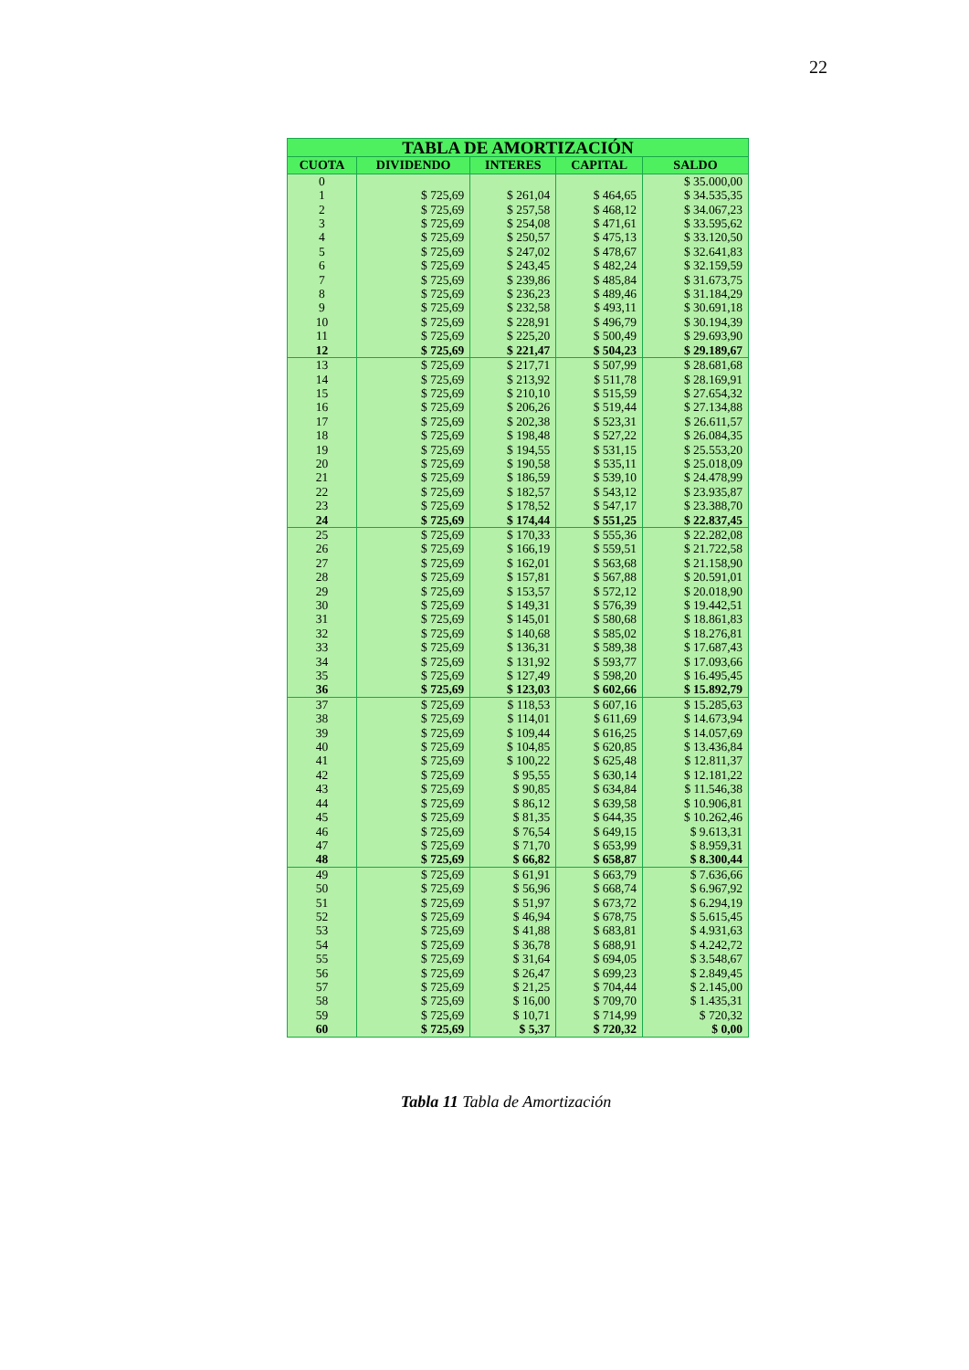22
| TABLA DE AMORTIZACIÓN | | | | |
| --- | --- | --- | --- | --- |
| CUOTA | DIVIDENDO | INTERES | CAPITAL | SALDO |
| 0 | | | | $ 35.000,00 |
| 1 | $ 725,69 | $ 261,04 | $ 464,65 | $ 34.535,35 |
| 2 | $ 725,69 | $ 257,58 | $ 468,12 | $ 34.067,23 |
| 3 | $ 725,69 | $ 254,08 | $ 471,61 | $ 33.595,62 |
| 4 | $ 725,69 | $ 250,57 | $ 475,13 | $ 33.120,50 |
| 5 | $ 725,69 | $ 247,02 | $ 478,67 | $ 32.641,83 |
| 6 | $ 725,69 | $ 243,45 | $ 482,24 | $ 32.159,59 |
| 7 | $ 725,69 | $ 239,86 | $ 485,84 | $ 31.673,75 |
| 8 | $ 725,69 | $ 236,23 | $ 489,46 | $ 31.184,29 |
| 9 | $ 725,69 | $ 232,58 | $ 493,11 | $ 30.691,18 |
| 10 | $ 725,69 | $ 228,91 | $ 496,79 | $ 30.194,39 |
| 11 | $ 725,69 | $ 225,20 | $ 500,49 | $ 29.693,90 |
| 12 | $ 725,69 | $ 221,47 | $ 504,23 | $ 29.189,67 |
| 13 | $ 725,69 | $ 217,71 | $ 507,99 | $ 28.681,68 |
| 14 | $ 725,69 | $ 213,92 | $ 511,78 | $ 28.169,91 |
| 15 | $ 725,69 | $ 210,10 | $ 515,59 | $ 27.654,32 |
| 16 | $ 725,69 | $ 206,26 | $ 519,44 | $ 27.134,88 |
| 17 | $ 725,69 | $ 202,38 | $ 523,31 | $ 26.611,57 |
| 18 | $ 725,69 | $ 198,48 | $ 527,22 | $ 26.084,35 |
| 19 | $ 725,69 | $ 194,55 | $ 531,15 | $ 25.553,20 |
| 20 | $ 725,69 | $ 190,58 | $ 535,11 | $ 25.018,09 |
| 21 | $ 725,69 | $ 186,59 | $ 539,10 | $ 24.478,99 |
| 22 | $ 725,69 | $ 182,57 | $ 543,12 | $ 23.935,87 |
| 23 | $ 725,69 | $ 178,52 | $ 547,17 | $ 23.388,70 |
| 24 | $ 725,69 | $ 174,44 | $ 551,25 | $ 22.837,45 |
| 25 | $ 725,69 | $ 170,33 | $ 555,36 | $ 22.282,08 |
| 26 | $ 725,69 | $ 166,19 | $ 559,51 | $ 21.722,58 |
| 27 | $ 725,69 | $ 162,01 | $ 563,68 | $ 21.158,90 |
| 28 | $ 725,69 | $ 157,81 | $ 567,88 | $ 20.591,01 |
| 29 | $ 725,69 | $ 153,57 | $ 572,12 | $ 20.018,90 |
| 30 | $ 725,69 | $ 149,31 | $ 576,39 | $ 19.442,51 |
| 31 | $ 725,69 | $ 145,01 | $ 580,68 | $ 18.861,83 |
| 32 | $ 725,69 | $ 140,68 | $ 585,02 | $ 18.276,81 |
| 33 | $ 725,69 | $ 136,31 | $ 589,38 | $ 17.687,43 |
| 34 | $ 725,69 | $ 131,92 | $ 593,77 | $ 17.093,66 |
| 35 | $ 725,69 | $ 127,49 | $ 598,20 | $ 16.495,45 |
| 36 | $ 725,69 | $ 123,03 | $ 602,66 | $ 15.892,79 |
| 37 | $ 725,69 | $ 118,53 | $ 607,16 | $ 15.285,63 |
| 38 | $ 725,69 | $ 114,01 | $ 611,69 | $ 14.673,94 |
| 39 | $ 725,69 | $ 109,44 | $ 616,25 | $ 14.057,69 |
| 40 | $ 725,69 | $ 104,85 | $ 620,85 | $ 13.436,84 |
| 41 | $ 725,69 | $ 100,22 | $ 625,48 | $ 12.811,37 |
| 42 | $ 725,69 | $ 95,55 | $ 630,14 | $ 12.181,22 |
| 43 | $ 725,69 | $ 90,85 | $ 634,84 | $ 11.546,38 |
| 44 | $ 725,69 | $ 86,12 | $ 639,58 | $ 10.906,81 |
| 45 | $ 725,69 | $ 81,35 | $ 644,35 | $ 10.262,46 |
| 46 | $ 725,69 | $ 76,54 | $ 649,15 | $ 9.613,31 |
| 47 | $ 725,69 | $ 71,70 | $ 653,99 | $ 8.959,31 |
| 48 | $ 725,69 | $ 66,82 | $ 658,87 | $ 8.300,44 |
| 49 | $ 725,69 | $ 61,91 | $ 663,79 | $ 7.636,66 |
| 50 | $ 725,69 | $ 56,96 | $ 668,74 | $ 6.967,92 |
| 51 | $ 725,69 | $ 51,97 | $ 673,72 | $ 6.294,19 |
| 52 | $ 725,69 | $ 46,94 | $ 678,75 | $ 5.615,45 |
| 53 | $ 725,69 | $ 41,88 | $ 683,81 | $ 4.931,63 |
| 54 | $ 725,69 | $ 36,78 | $ 688,91 | $ 4.242,72 |
| 55 | $ 725,69 | $ 31,64 | $ 694,05 | $ 3.548,67 |
| 56 | $ 725,69 | $ 26,47 | $ 699,23 | $ 2.849,45 |
| 57 | $ 725,69 | $ 21,25 | $ 704,44 | $ 2.145,00 |
| 58 | $ 725,69 | $ 16,00 | $ 709,70 | $ 1.435,31 |
| 59 | $ 725,69 | $ 10,71 | $ 714,99 | $ 720,32 |
| 60 | $ 725,69 | $ 5,37 | $ 720,32 | $ 0,00 |
Tabla 11 Tabla de Amortización